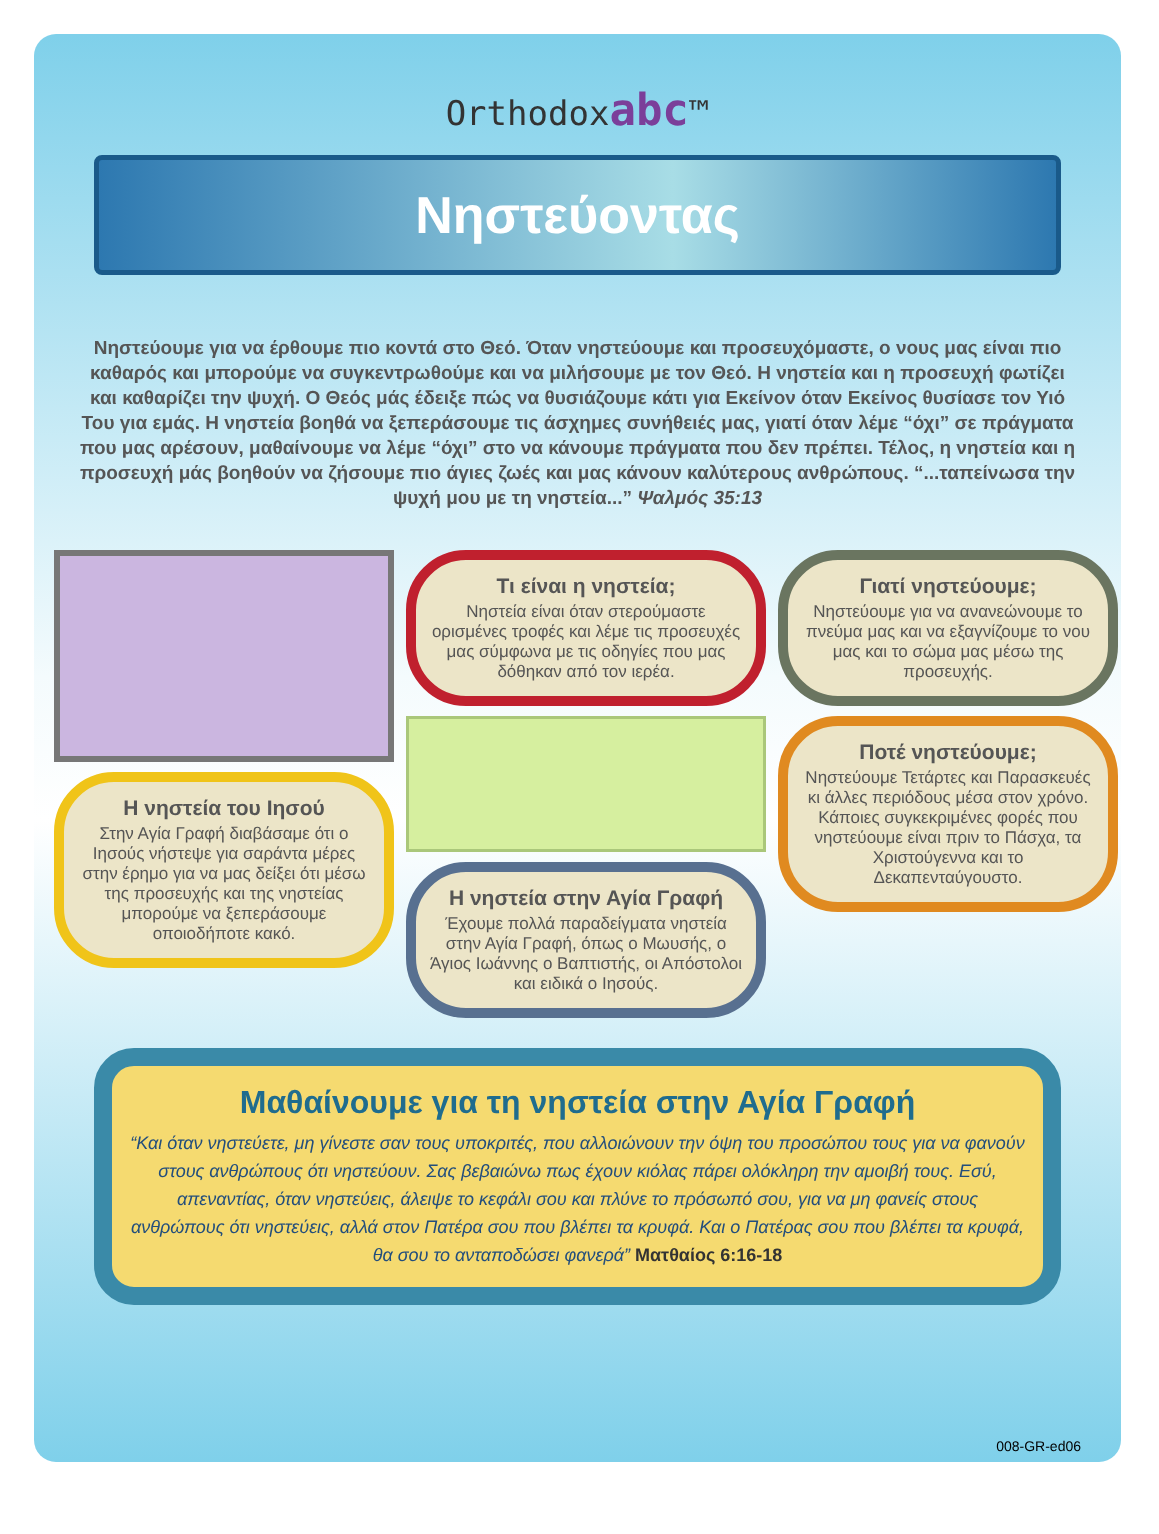Orthodoxabc™
Νηστεύοντας
Νηστεύουμε για να έρθουμε πιο κοντά στο Θεό. Όταν νηστεύουμε και προσευχόμαστε, ο νους μας είναι πιο καθαρός και μπορούμε να συγκεντρωθούμε και να μιλήσουμε με τον Θεό. Η νηστεία και η προσευχή φωτίζει και καθαρίζει την ψυχή. Ο Θεός μάς έδειξε πώς να θυσιάζουμε κάτι για Εκείνον όταν Εκείνος θυσίασε τον Υιό Του για εμάς. Η νηστεία βοηθά να ξεπεράσουμε τις άσχημες συνήθειές μας, γιατί όταν λέμε “όχι” σε πράγματα που μας αρέσουν, μαθαίνουμε να λέμε “όχι” στο να κάνουμε πράγματα που δεν πρέπει. Τέλος, η νηστεία και η προσευχή μάς βοηθούν να ζήσουμε πιο άγιες ζωές και μας κάνουν καλύτερους ανθρώπους. “...ταπείνωσα την ψυχή μου με τη νηστεία...” Ψαλμός 35:13
Η νηστεία του Ιησού
Στην Αγία Γραφή διαβάσαμε ότι ο Ιησούς νήστεψε για σαράντα μέρες στην έρημο για να μας δείξει ότι μέσω της προσευχής και της νηστείας μπορούμε να ξεπεράσουμε οποιοδήποτε κακό.
Τι είναι η νηστεία;
Νηστεία είναι όταν στερούμαστε ορισμένες τροφές και λέμε τις προσευχές μας σύμφωνα με τις οδηγίες που μας δόθηκαν από τον ιερέα.
Η νηστεία στην Αγία Γραφή
Έχουμε πολλά παραδείγματα νηστεία στην Αγία Γραφή, όπως ο Μωυσής, ο Άγιος Ιωάννης ο Βαπτιστής, οι Απόστολοι και ειδικά ο Ιησούς.
Γιατί νηστεύουμε;
Νηστεύουμε για να ανανεώνουμε το πνεύμα μας και να εξαγνίζουμε το νου μας και το σώμα μας μέσω της προσευχής.
Ποτέ νηστεύουμε;
Νηστεύουμε Τετάρτες και Παρασκευές κι άλλες περιόδους μέσα στον χρόνο. Κάποιες συγκεκριμένες φορές που νηστεύουμε είναι πριν το Πάσχα, τα Χριστούγεννα και το Δεκαπενταύγουστο.
Μαθαίνουμε για τη νηστεία στην Αγία Γραφή
“Και όταν νηστεύετε, μη γίνεστε σαν τους υποκριτές, που αλλοιώνουν την όψη του προσώπου τους για να φανούν στους ανθρώπους ότι νηστεύουν. Σας βεβαιώνω πως έχουν κιόλας πάρει ολόκληρη την αμοιβή τους. Εσύ, απεναντίας, όταν νηστεύεις, άλειψε το κεφάλι σου και πλύνε το πρόσωπό σου, για να μη φανείς στους ανθρώπους ότι νηστεύεις, αλλά στον Πατέρα σου που βλέπει τα κρυφά. Και ο Πατέρας σου που βλέπει τα κρυφά, θα σου το ανταποδώσει φανερά” Ματθαίος 6:16-18
008-GR-ed06